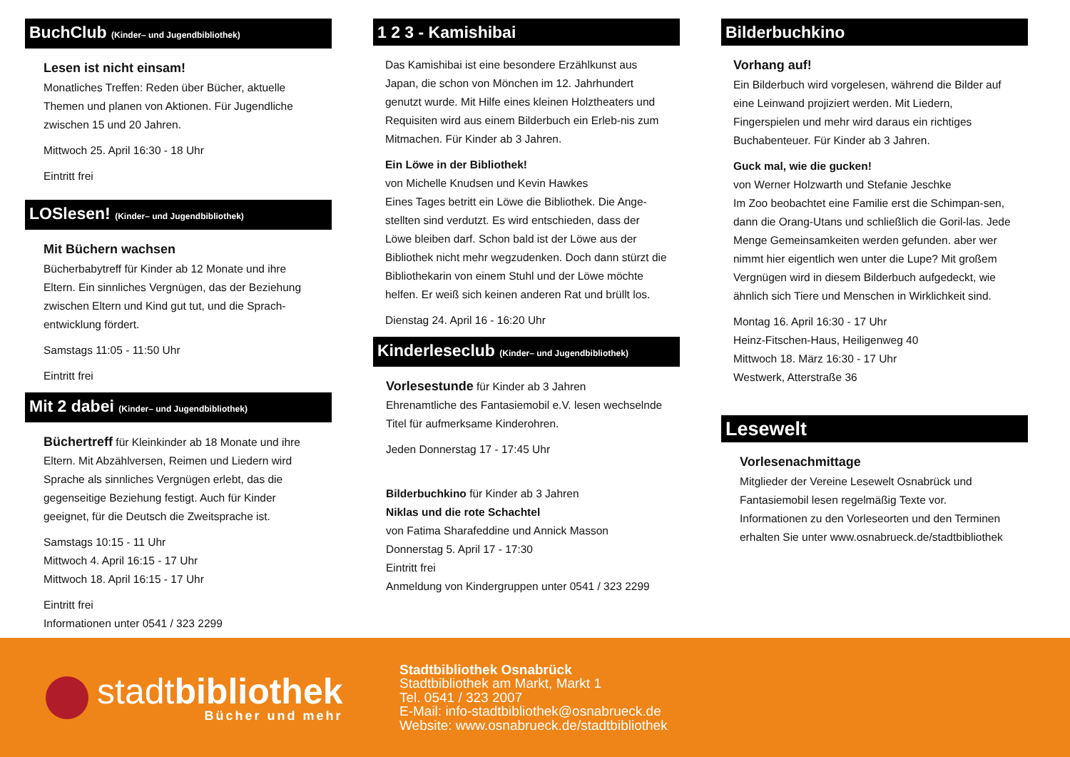BuchClub (Kinder– und Jugendbibliothek)
Lesen ist nicht einsam!
Monatliches Treffen: Reden über Bücher, aktuelle Themen und planen von Aktionen. Für Jugendliche zwischen 15 und 20 Jahren.
Mittwoch 25. April 16:30 - 18 Uhr
Eintritt frei
LOSlesen! (Kinder– und Jugendbibliothek)
Mit Büchern wachsen
Bücherbabytreff für Kinder ab 12 Monate und ihre Eltern. Ein sinnliches Vergnügen, das der Beziehung zwischen Eltern und Kind gut tut, und die Sprach-entwicklung fördert.
Samstags 11:05 - 11:50 Uhr
Eintritt frei
Mit 2 dabei (Kinder– und Jugendbibliothek)
Büchertreff für Kleinkinder ab 18 Monate und ihre Eltern. Mit Abzählversen, Reimen und Liedern wird Sprache als sinnliches Vergnügen erlebt, das die gegenseitige Beziehung festigt. Auch für Kinder geeignet, für die Deutsch die Zweitsprache ist.
Samstags 10:15 - 11 Uhr
Mittwoch 4. April 16:15 - 17 Uhr
Mittwoch 18. April 16:15 - 17 Uhr
Eintritt frei
Informationen unter 0541 / 323 2299
1 2 3 - Kamishibai
Das Kamishibai ist eine besondere Erzählkunst aus Japan, die schon von Mönchen im 12. Jahrhundert genutzt wurde. Mit Hilfe eines kleinen Holztheaters und Requisiten wird aus einem Bilderbuch ein Erleb-nis zum Mitmachen. Für Kinder ab 3 Jahren.
Ein Löwe in der Bibliothek!
von Michelle Knudsen und Kevin Hawkes
Eines Tages betritt ein Löwe die Bibliothek. Die Ange-stellten sind verdutzt. Es wird entschieden, dass der Löwe bleiben darf. Schon bald ist der Löwe aus der Bibliothek nicht mehr wegzudenken. Doch dann stürzt die Bibliothekarin von einem Stuhl und der Löwe möchte helfen. Er weiß sich keinen anderen Rat und brüllt los.
Dienstag 24. April 16 - 16:20 Uhr
Kinderleseclub (Kinder– und Jugendbibliothek)
Vorlesestunde für Kinder ab 3 Jahren
Ehrenamtliche des Fantasiemobil e.V. lesen wechselnde Titel für aufmerksame Kinderohren.
Jeden Donnerstag 17 - 17:45 Uhr
Bilderbuchkino für Kinder ab 3 Jahren
Niklas und die rote Schachtel
von Fatima Sharafeddine und Annick Masson
Donnerstag 5. April 17 - 17:30
Eintritt frei
Anmeldung von Kindergruppen unter 0541 / 323 2299
Bilderbuchkino
Vorhang auf!
Ein Bilderbuch wird vorgelesen, während die Bilder auf eine Leinwand projiziert werden. Mit Liedern, Fingerspielen und mehr wird daraus ein richtiges Buchabenteuer. Für Kinder ab 3 Jahren.
Guck mal, wie die gucken!
von Werner Holzwarth und Stefanie Jeschke
Im Zoo beobachtet eine Familie erst die Schimpan-sen, dann die Orang-Utans und schließlich die Goril-las. Jede Menge Gemeinsamkeiten werden gefunden. aber wer nimmt hier eigentlich wen unter die Lupe? Mit großem Vergnügen wird in diesem Bilderbuch aufgedeckt, wie ähnlich sich Tiere und Menschen in Wirklichkeit sind.
Montag 16. April 16:30 - 17 Uhr
Heinz-Fitschen-Haus, Heiligenweg 40
Mittwoch 18. März 16:30 - 17 Uhr
Westwerk, Atterstraße 36
Lesewelt
Vorlesenachmittage
Mitglieder der Vereine Lesewelt Osnabrück und Fantasiemobil lesen regelmäßig Texte vor. Informationen zu den Vorleseorten und den Terminen erhalten Sie unter www.osnabrueck.de/stadtbibliothek
stadtbibliothek
Bücher und mehr
Stadtbibliothek Osnabrück
Stadtbibliothek am Markt, Markt 1
Tel. 0541 / 323 2007
E-Mail: info-stadtbibliothek@osnabrueck.de
Website: www.osnabrueck.de/stadtbibliothek